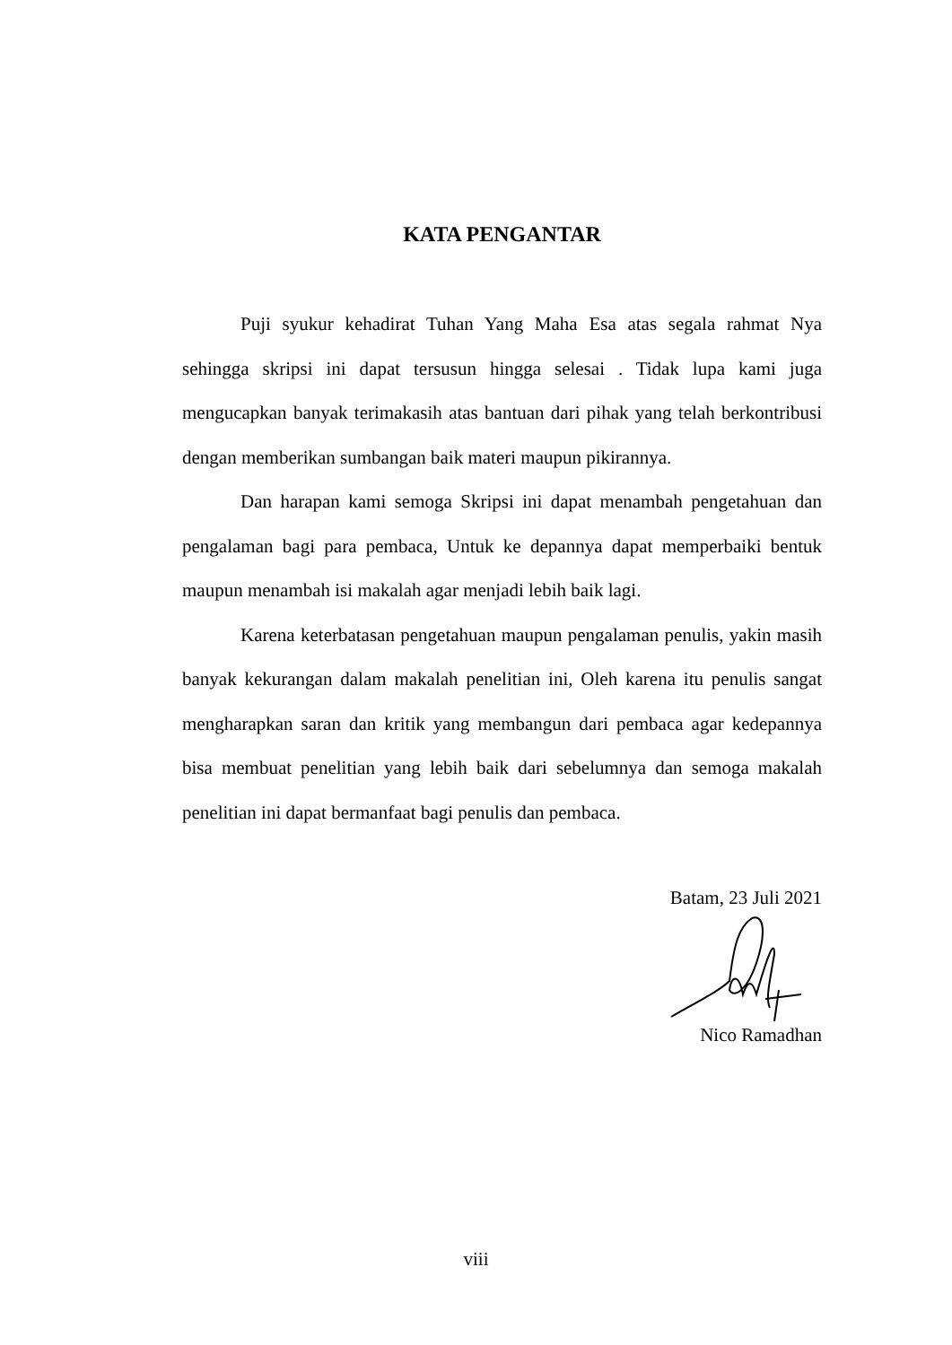KATA PENGANTAR
Puji syukur kehadirat Tuhan Yang Maha Esa atas segala rahmat Nya sehingga skripsi ini dapat tersusun hingga selesai . Tidak lupa kami juga mengucapkan banyak terimakasih atas bantuan dari pihak yang telah berkontribusi dengan memberikan sumbangan baik materi maupun pikirannya.
Dan harapan kami semoga Skripsi ini dapat menambah pengetahuan dan pengalaman bagi para pembaca, Untuk ke depannya dapat memperbaiki bentuk maupun menambah isi makalah agar menjadi lebih baik lagi.
Karena keterbatasan pengetahuan maupun pengalaman penulis, yakin masih banyak kekurangan dalam makalah penelitian ini, Oleh karena itu penulis sangat mengharapkan saran dan kritik yang membangun dari pembaca agar kedepannya bisa membuat penelitian yang lebih baik dari sebelumnya dan semoga makalah penelitian ini dapat bermanfaat bagi penulis dan pembaca.
Batam, 23 Juli 2021
Nico Ramadhan
viii